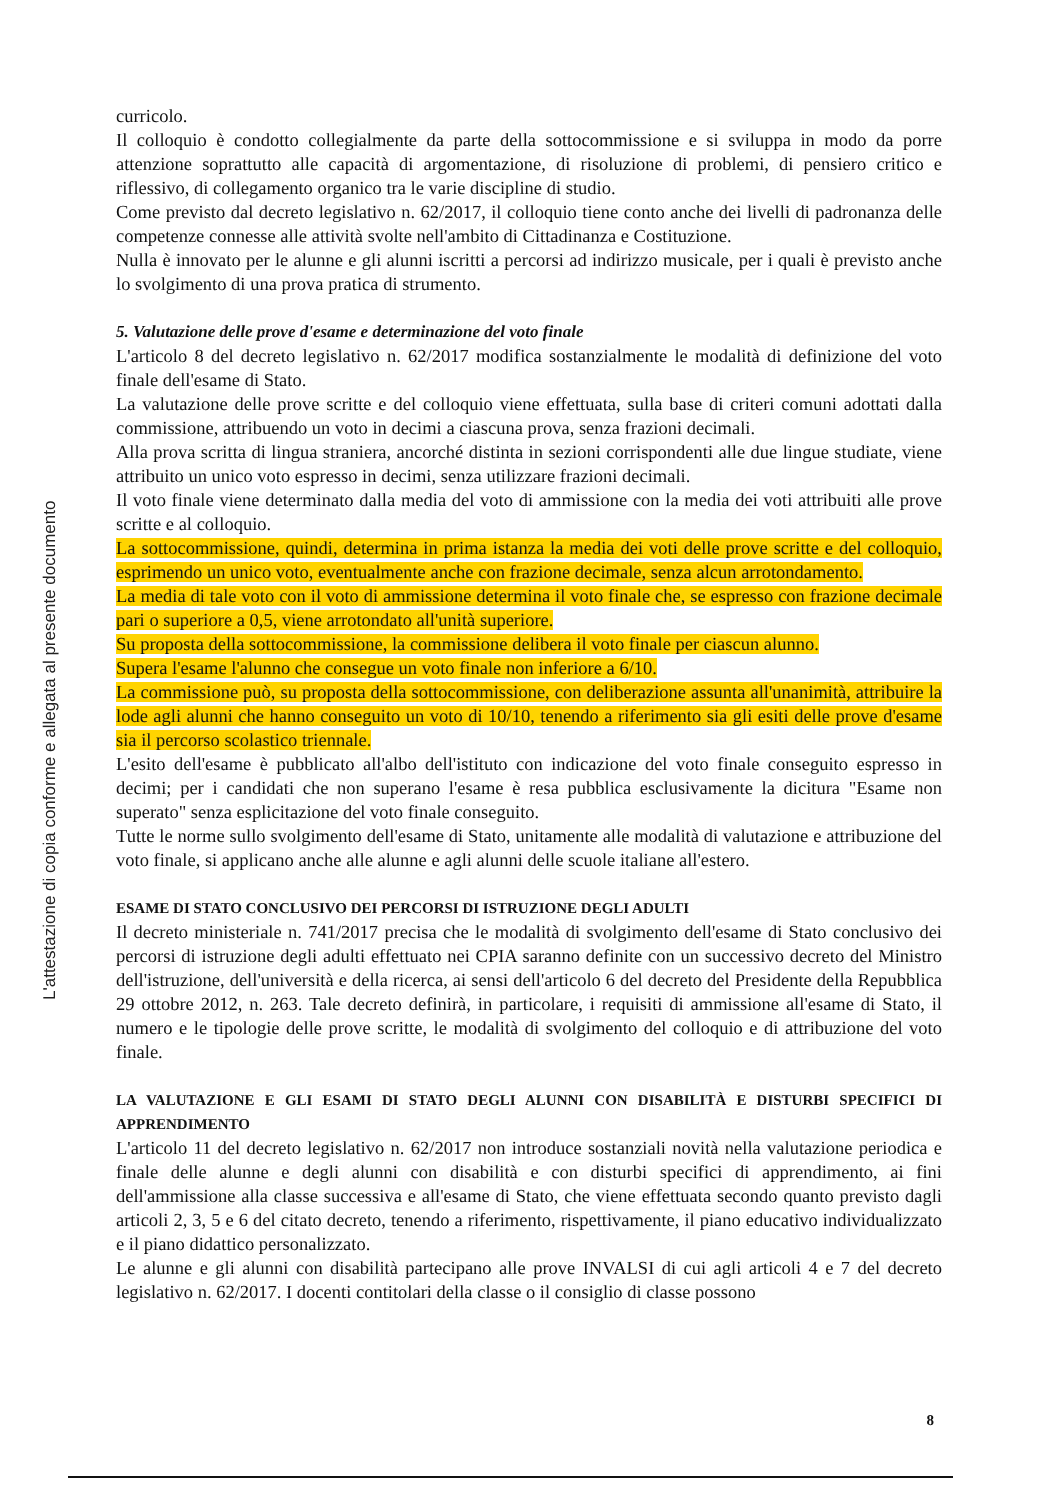L'attestazione di copia conforme e allegata al presente documento
curricolo.
Il colloquio è condotto collegialmente da parte della sottocommissione e si sviluppa in modo da porre attenzione soprattutto alle capacità di argomentazione, di risoluzione di problemi, di pensiero critico e riflessivo, di collegamento organico tra le varie discipline di studio.
Come previsto dal decreto legislativo n. 62/2017, il colloquio tiene conto anche dei livelli di padronanza delle competenze connesse alle attività svolte nell'ambito di Cittadinanza e Costituzione.
Nulla è innovato per le alunne e gli alunni iscritti a percorsi ad indirizzo musicale, per i quali è previsto anche lo svolgimento di una prova pratica di strumento.
5. Valutazione delle prove d'esame e determinazione del voto finale
L'articolo 8 del decreto legislativo n. 62/2017 modifica sostanzialmente le modalità di definizione del voto finale dell'esame di Stato.
La valutazione delle prove scritte e del colloquio viene effettuata, sulla base di criteri comuni adottati dalla commissione, attribuendo un voto in decimi a ciascuna prova, senza frazioni decimali.
Alla prova scritta di lingua straniera, ancorché distinta in sezioni corrispondenti alle due lingue studiate, viene attribuito un unico voto espresso in decimi, senza utilizzare frazioni decimali.
Il voto finale viene determinato dalla media del voto di ammissione con la media dei voti attribuiti alle prove scritte e al colloquio.
La sottocommissione, quindi, determina in prima istanza la media dei voti delle prove scritte e del colloquio, esprimendo un unico voto, eventualmente anche con frazione decimale, senza alcun arrotondamento.
La media di tale voto con il voto di ammissione determina il voto finale che, se espresso con frazione decimale pari o superiore a 0,5, viene arrotondato all'unità superiore.
Su proposta della sottocommissione, la commissione delibera il voto finale per ciascun alunno.
Supera l'esame l'alunno che consegue un voto finale non inferiore a 6/10.
La commissione può, su proposta della sottocommissione, con deliberazione assunta all'unanimità, attribuire la lode agli alunni che hanno conseguito un voto di 10/10, tenendo a riferimento sia gli esiti delle prove d'esame sia il percorso scolastico triennale.
L'esito dell'esame è pubblicato all'albo dell'istituto con indicazione del voto finale conseguito espresso in decimi; per i candidati che non superano l'esame è resa pubblica esclusivamente la dicitura "Esame non superato" senza esplicitazione del voto finale conseguito.
Tutte le norme sullo svolgimento dell'esame di Stato, unitamente alle modalità di valutazione e attribuzione del voto finale, si applicano anche alle alunne e agli alunni delle scuole italiane all'estero.
ESAME DI STATO CONCLUSIVO DEI PERCORSI DI ISTRUZIONE DEGLI ADULTI
Il decreto ministeriale n. 741/2017 precisa che le modalità di svolgimento dell'esame di Stato conclusivo dei percorsi di istruzione degli adulti effettuato nei CPIA saranno definite con un successivo decreto del Ministro dell'istruzione, dell'università e della ricerca, ai sensi dell'articolo 6 del decreto del Presidente della Repubblica 29 ottobre 2012, n. 263. Tale decreto definirà, in particolare, i requisiti di ammissione all'esame di Stato, il numero e le tipologie delle prove scritte, le modalità di svolgimento del colloquio e di attribuzione del voto finale.
LA VALUTAZIONE E GLI ESAMI DI STATO DEGLI ALUNNI CON DISABILITÀ E DISTURBI SPECIFICI DI APPRENDIMENTO
L'articolo 11 del decreto legislativo n. 62/2017 non introduce sostanziali novità nella valutazione periodica e finale delle alunne e degli alunni con disabilità e con disturbi specifici di apprendimento, ai fini dell'ammissione alla classe successiva e all'esame di Stato, che viene effettuata secondo quanto previsto dagli articoli 2, 3, 5 e 6 del citato decreto, tenendo a riferimento, rispettivamente, il piano educativo individualizzato e il piano didattico personalizzato.
Le alunne e gli alunni con disabilità partecipano alle prove INVALSI di cui agli articoli 4 e 7 del decreto legislativo n. 62/2017. I docenti contitolari della classe o il consiglio di classe possono
8